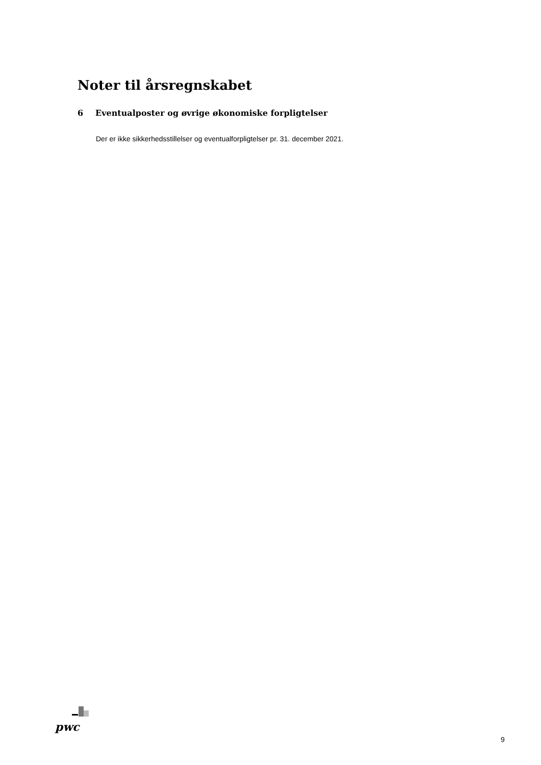Noter til årsregnskabet
6 Eventualposter og øvrige økonomiske forpligtelser
Der er ikke sikkerhedsstillelser og eventualforpligtelser pr. 31. december 2021.
pwc
9